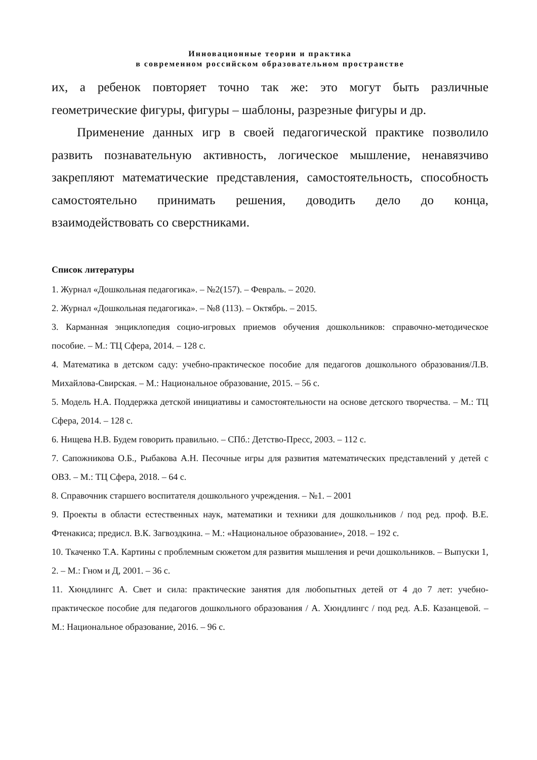Инновационные теории и практика
в современном российском образовательном пространстве
их, а ребенок повторяет точно так же: это могут быть различные геометрические фигуры, фигуры – шаблоны, разрезные фигуры и др.
Применение данных игр в своей педагогической практике позволило развить познавательную активность, логическое мышление, ненавязчиво закрепляют математические представления, самостоятельность, способность самостоятельно принимать решения, доводить дело до конца, взаимодействовать со сверстниками.
Список литературы
1. Журнал «Дошкольная педагогика». – №2(157). – Февраль. – 2020.
2. Журнал «Дошкольная педагогика». – №8 (113). – Октябрь. – 2015.
3. Карманная энциклопедия социо-игровых приемов обучения дошкольников: справочно-методическое пособие. – М.: ТЦ Сфера, 2014. – 128 с.
4. Математика в детском саду: учебно-практическое пособие для педагогов дошкольного образования/Л.В. Михайлова-Свирская. – М.: Национальное образование, 2015. – 56 с.
5. Модель Н.А. Поддержка детской инициативы и самостоятельности на основе детского творчества. – М.: ТЦ Сфера, 2014. – 128 с.
6. Нищева Н.В. Будем говорить правильно. – СПб.: Детство-Пресс, 2003. – 112 с.
7. Сапожникова О.Б., Рыбакова А.Н. Песочные игры для развития математических представлений у детей с ОВЗ. – М.: ТЦ Сфера, 2018. – 64 с.
8. Справочник старшего воспитателя дошкольного учреждения. – №1. – 2001
9. Проекты в области естественных наук, математики и техники для дошкольников / под ред. проф. В.Е. Фтенакиса; предисл. В.К. Загвоздкина. – М.: «Национальное образование», 2018. – 192 с.
10. Ткаченко Т.А. Картины с проблемным сюжетом для развития мышления и речи дошкольников. – Выпуски 1, 2. – М.: Гном и Д, 2001. – 36 с.
11. Хюндлингс А. Свет и сила: практические занятия для любопытных детей от 4 до 7 лет: учебно-практическое пособие для педагогов дошкольного образования / А. Хюндлингс / под ред. А.Б. Казанцевой. – М.: Национальное образование, 2016. – 96 с.